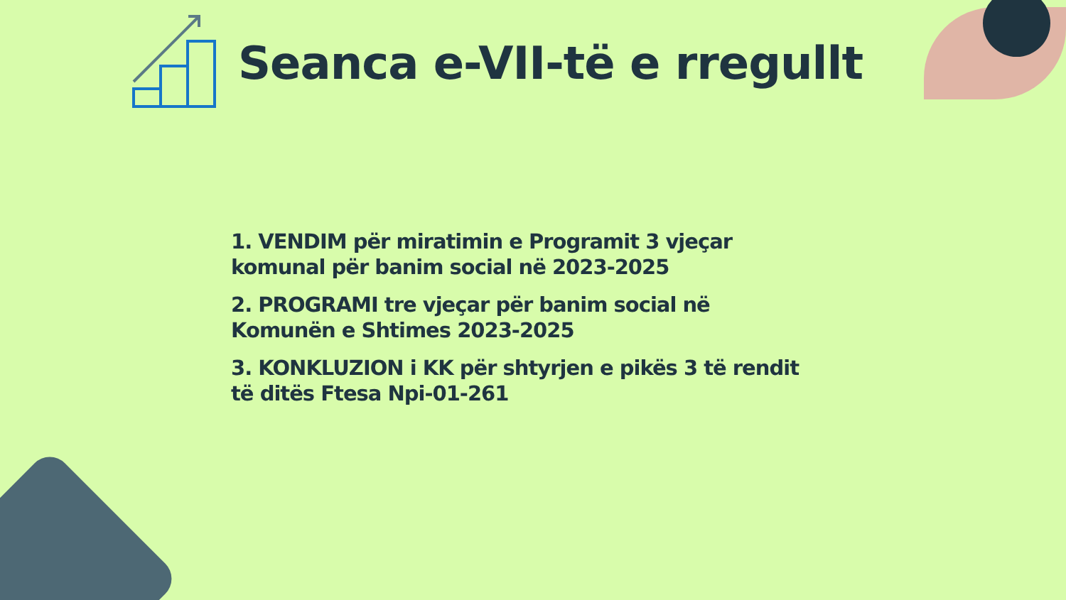Seanca e-VII-të e rregullt
1. VENDIM për miratimin e Programit 3 vjeçar komunal për banim social në 2023-2025
2. PROGRAMI tre vjeçar për banim social në Komunën e Shtimes 2023-2025
3. KONKLUZION i KK për shtyrjen e pikës 3 të rendit të ditës Ftesa Npi-01-261